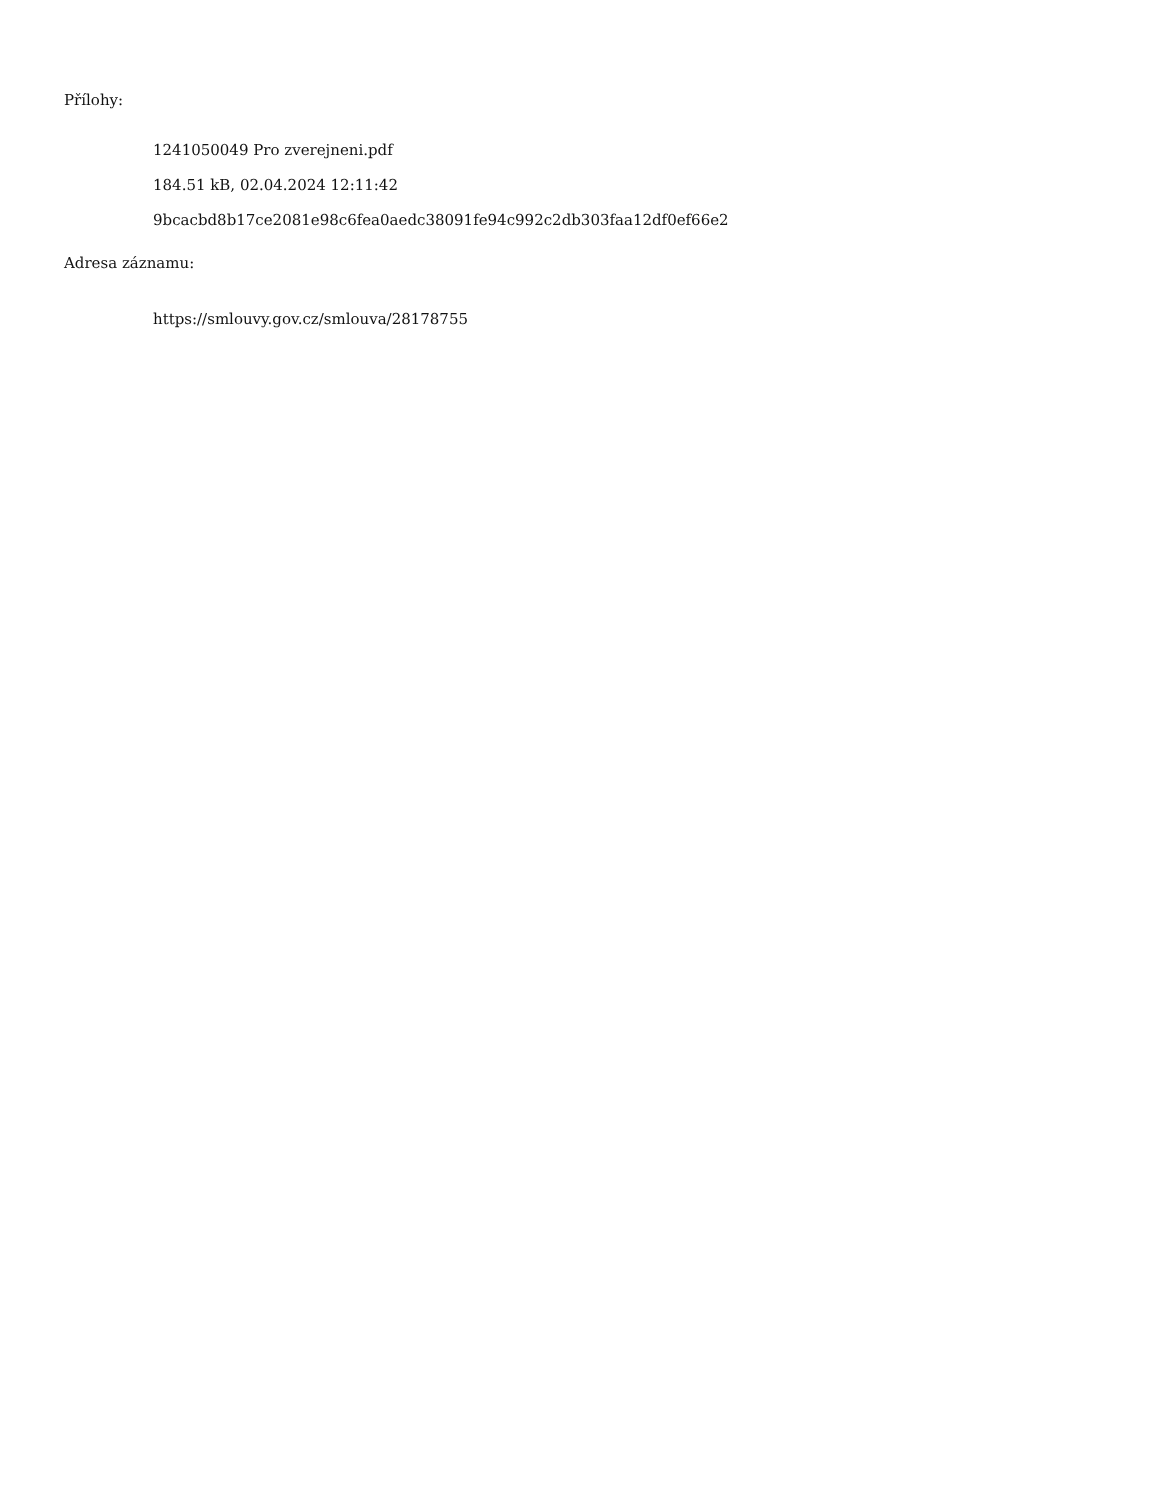Přílohy:
1241050049 Pro zverejneni.pdf
184.51 kB, 02.04.2024 12:11:42
9bcacbd8b17ce2081e98c6fea0aedc38091fe94c992c2db303faa12df0ef66e2
Adresa záznamu:
https://smlouvy.gov.cz/smlouva/28178755